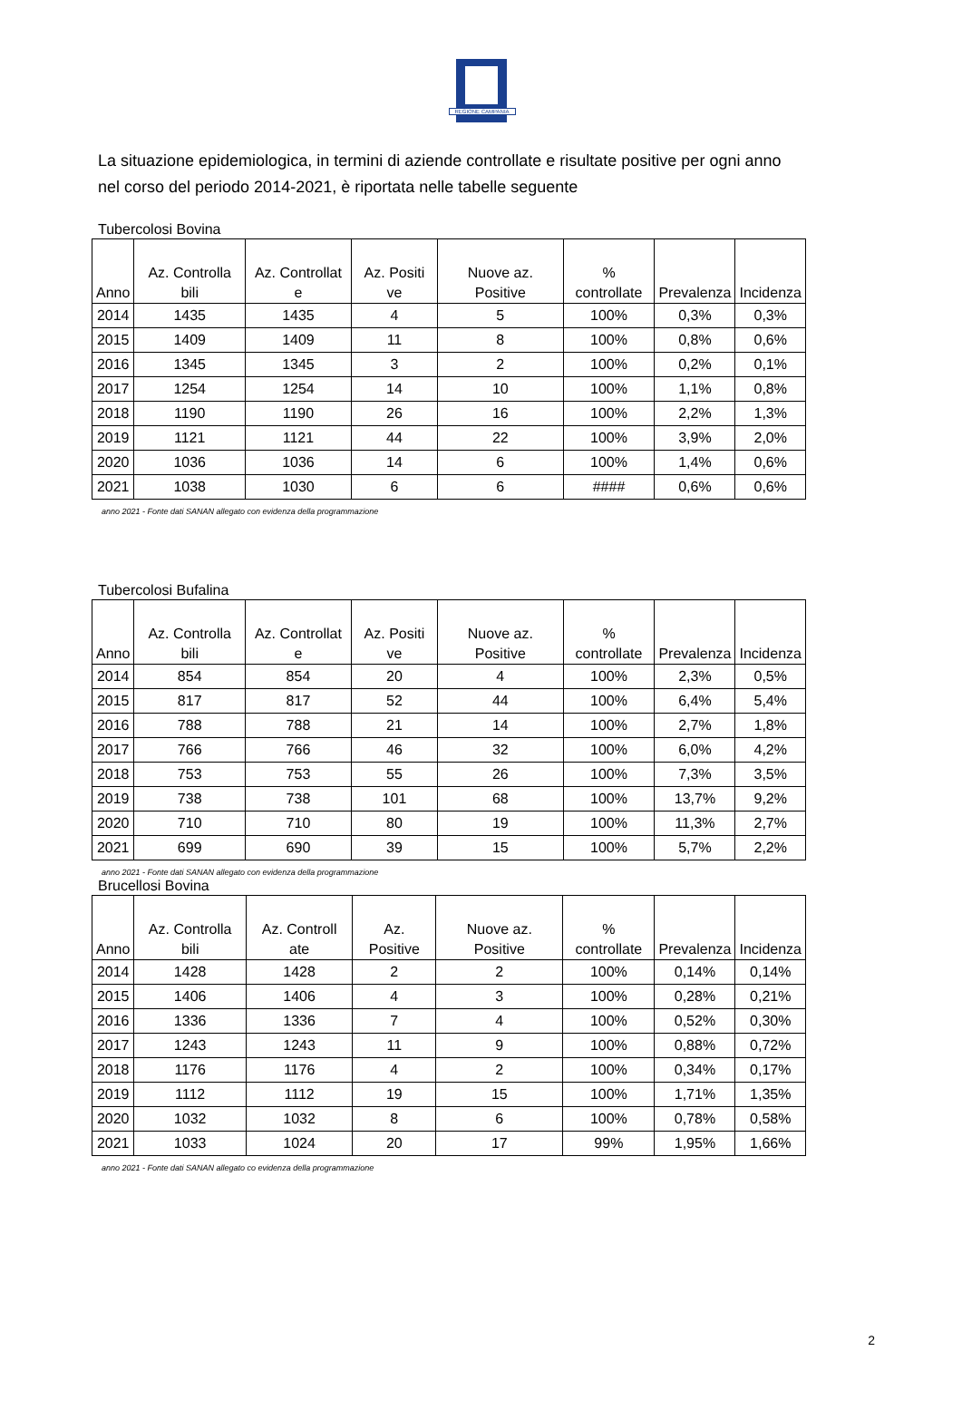REGIONE CAMPANIA
La situazione epidemiologica, in termini di aziende controllate e risultate positive per ogni anno nel corso del periodo 2014-2021, è riportata nelle tabelle seguente
Tubercolosi Bovina
| Anno | Az. Controlla bili | Az. Controllat e | Az. Positi ve | Nuove az. Positive | % controllate | Prevalenza | Incidenza |
| --- | --- | --- | --- | --- | --- | --- | --- |
| 2014 | 1435 | 1435 | 4 | 5 | 100% | 0,3% | 0,3% |
| 2015 | 1409 | 1409 | 11 | 8 | 100% | 0,8% | 0,6% |
| 2016 | 1345 | 1345 | 3 | 2 | 100% | 0,2% | 0,1% |
| 2017 | 1254 | 1254 | 14 | 10 | 100% | 1,1% | 0,8% |
| 2018 | 1190 | 1190 | 26 | 16 | 100% | 2,2% | 1,3% |
| 2019 | 1121 | 1121 | 44 | 22 | 100% | 3,9% | 2,0% |
| 2020 | 1036 | 1036 | 14 | 6 | 100% | 1,4% | 0,6% |
| 2021 | 1038 | 1030 | 6 | 6 | #### | 0,6% | 0,6% |
anno 2021 - Fonte dati SANAN allegato con evidenza della programmazione
Tubercolosi Bufalina
| Anno | Az. Controlla bili | Az. Controllat e | Az. Positi ve | Nuove az. Positive | % controllate | Prevalenza | Incidenza |
| --- | --- | --- | --- | --- | --- | --- | --- |
| 2014 | 854 | 854 | 20 | 4 | 100% | 2,3% | 0,5% |
| 2015 | 817 | 817 | 52 | 44 | 100% | 6,4% | 5,4% |
| 2016 | 788 | 788 | 21 | 14 | 100% | 2,7% | 1,8% |
| 2017 | 766 | 766 | 46 | 32 | 100% | 6,0% | 4,2% |
| 2018 | 753 | 753 | 55 | 26 | 100% | 7,3% | 3,5% |
| 2019 | 738 | 738 | 101 | 68 | 100% | 13,7% | 9,2% |
| 2020 | 710 | 710 | 80 | 19 | 100% | 11,3% | 2,7% |
| 2021 | 699 | 690 | 39 | 15 | 100% | 5,7% | 2,2% |
anno 2021 - Fonte dati SANAN allegato con evidenza della programmazione
Brucellosi Bovina
| Anno | Az. Controlla bili | Az. Controll ate | Az. Positive | Nuove az. Positive | % controllate | Prevalenza | Incidenza |
| --- | --- | --- | --- | --- | --- | --- | --- |
| 2014 | 1428 | 1428 | 2 | 2 | 100% | 0,14% | 0,14% |
| 2015 | 1406 | 1406 | 4 | 3 | 100% | 0,28% | 0,21% |
| 2016 | 1336 | 1336 | 7 | 4 | 100% | 0,52% | 0,30% |
| 2017 | 1243 | 1243 | 11 | 9 | 100% | 0,88% | 0,72% |
| 2018 | 1176 | 1176 | 4 | 2 | 100% | 0,34% | 0,17% |
| 2019 | 1112 | 1112 | 19 | 15 | 100% | 1,71% | 1,35% |
| 2020 | 1032 | 1032 | 8 | 6 | 100% | 0,78% | 0,58% |
| 2021 | 1033 | 1024 | 20 | 17 | 99% | 1,95% | 1,66% |
anno 2021 - Fonte dati SANAN allegato co evidenza della programmazione
2